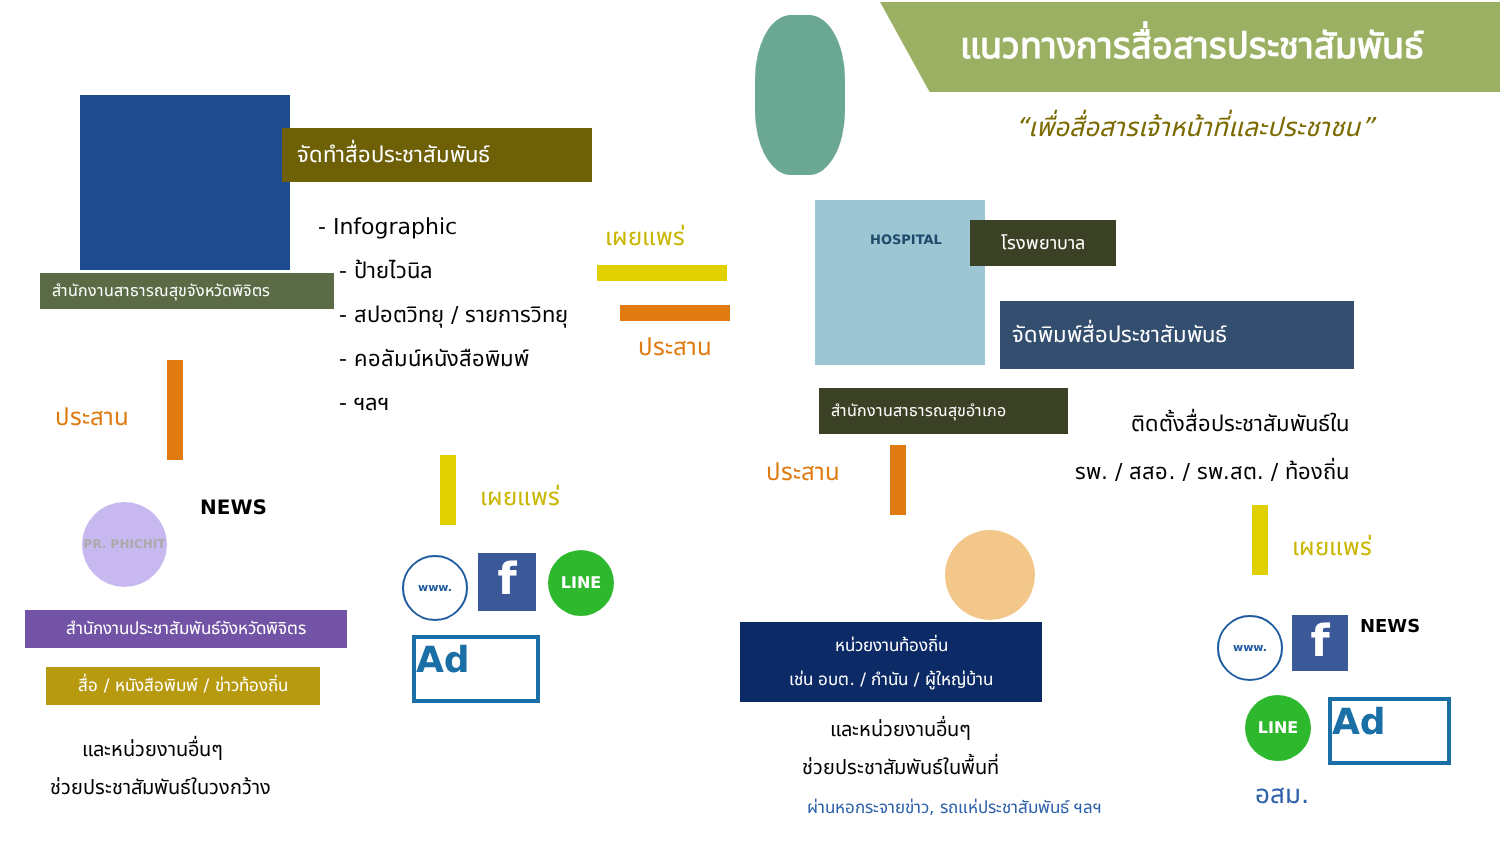จัดทำสื่อประชาสัมพันธ์
สำนักงานสาธารณสุขจังหวัดพิจิตร
- Infographic
- ป้ายไวนิล
- สปอตวิทยุ / รายการวิทยุ
- คอลัมน์หนังสือพิมพ์
- ฯลฯ
ประสาน
เผยแพร่
PR. PHICHIT NEWS
www. f LINE
Ad
สำนักงานประชาสัมพันธ์จังหวัดพิจิตร
สื่อ / หนังสือพิมพ์ / ข่าวท้องถิ่น
และหน่วยงานอื่นๆ
ช่วยประชาสัมพันธ์ในวงกว้าง
แนวทางการสื่อสารประชาสัมพันธ์
“เพื่อสื่อสารเจ้าหน้าที่และประชาชน”
เผยแพร่
ประสาน
HOSPITAL โรงพยาบาล
จัดพิมพ์สื่อประชาสัมพันธ์
สำนักงานสาธารณสุขอำเภอ
ติดตั้งสื่อประชาสัมพันธ์ใน
รพ. / สสอ. / รพ.สต. / ท้องถิ่น
ประสาน
หน่วยงานท้องถิ่น
เช่น อบต. / กำนัน / ผู้ใหญ่บ้าน
และหน่วยงานอื่นๆ
ช่วยประชาสัมพันธ์ในพื้นที่
ผ่านหอกระจายข่าว, รถแห่ประชาสัมพันธ์ ฯลฯ
เผยแพร่
www. f NEWS
LINE Ad
อสม.